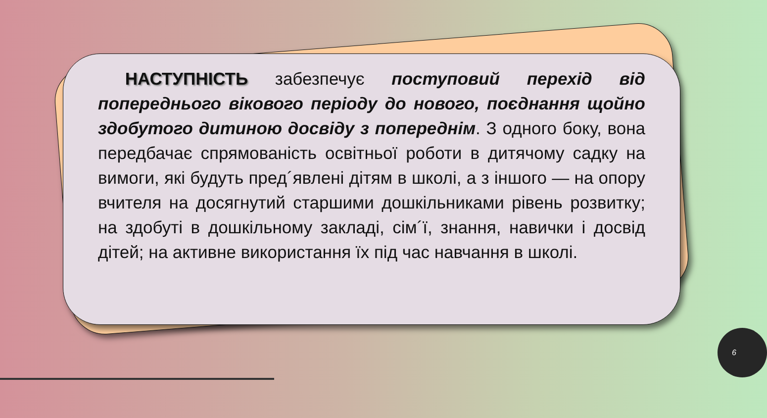НАСТУПНІСТЬ забезпечує поступовий перехід від попереднього вікового періоду до нового, поєднання щойно здобутого дитиною досвіду з попереднім. З одного боку, вона передбачає спрямованість освітньої роботи в дитячому садку на вимоги, які будуть пред´явлені дітям в школі, а з іншого — на опору вчителя на досягнутий старшими дошкільниками рівень розвитку; на здобуті в дошкільному закладі, сім´ї, знання, навички і досвід дітей; на активне використання їх під час навчання в школі.
6